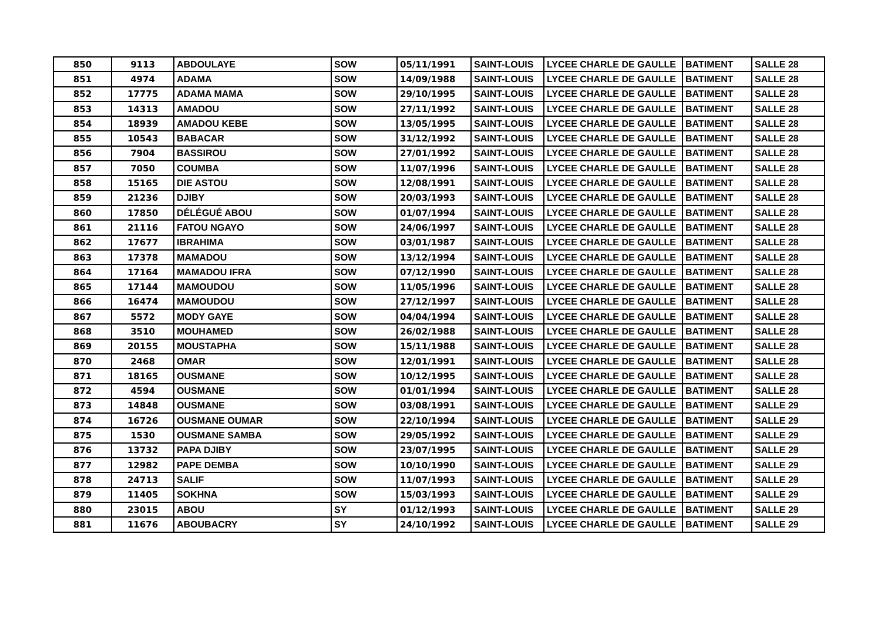| 850 | 9113 | ABDOULAYE | SOW | 05/11/1991 | SAINT-LOUIS | LYCEE CHARLE DE GAULLE | BATIMENT | SALLE 28 |
| 851 | 4974 | ADAMA | SOW | 14/09/1988 | SAINT-LOUIS | LYCEE CHARLE DE GAULLE | BATIMENT | SALLE 28 |
| 852 | 17775 | ADAMA MAMA | SOW | 29/10/1995 | SAINT-LOUIS | LYCEE CHARLE DE GAULLE | BATIMENT | SALLE 28 |
| 853 | 14313 | AMADOU | SOW | 27/11/1992 | SAINT-LOUIS | LYCEE CHARLE DE GAULLE | BATIMENT | SALLE 28 |
| 854 | 18939 | AMADOU KEBE | SOW | 13/05/1995 | SAINT-LOUIS | LYCEE CHARLE DE GAULLE | BATIMENT | SALLE 28 |
| 855 | 10543 | BABACAR | SOW | 31/12/1992 | SAINT-LOUIS | LYCEE CHARLE DE GAULLE | BATIMENT | SALLE 28 |
| 856 | 7904 | BASSIROU | SOW | 27/01/1992 | SAINT-LOUIS | LYCEE CHARLE DE GAULLE | BATIMENT | SALLE 28 |
| 857 | 7050 | COUMBA | SOW | 11/07/1996 | SAINT-LOUIS | LYCEE CHARLE DE GAULLE | BATIMENT | SALLE 28 |
| 858 | 15165 | DIE ASTOU | SOW | 12/08/1991 | SAINT-LOUIS | LYCEE CHARLE DE GAULLE | BATIMENT | SALLE 28 |
| 859 | 21236 | DJIBY | SOW | 20/03/1993 | SAINT-LOUIS | LYCEE CHARLE DE GAULLE | BATIMENT | SALLE 28 |
| 860 | 17850 | DÉLÉGUÉ ABOU | SOW | 01/07/1994 | SAINT-LOUIS | LYCEE CHARLE DE GAULLE | BATIMENT | SALLE 28 |
| 861 | 21116 | FATOU NGAYO | SOW | 24/06/1997 | SAINT-LOUIS | LYCEE CHARLE DE GAULLE | BATIMENT | SALLE 28 |
| 862 | 17677 | IBRAHIMA | SOW | 03/01/1987 | SAINT-LOUIS | LYCEE CHARLE DE GAULLE | BATIMENT | SALLE 28 |
| 863 | 17378 | MAMADOU | SOW | 13/12/1994 | SAINT-LOUIS | LYCEE CHARLE DE GAULLE | BATIMENT | SALLE 28 |
| 864 | 17164 | MAMADOU IFRA | SOW | 07/12/1990 | SAINT-LOUIS | LYCEE CHARLE DE GAULLE | BATIMENT | SALLE 28 |
| 865 | 17144 | MAMOUDOU | SOW | 11/05/1996 | SAINT-LOUIS | LYCEE CHARLE DE GAULLE | BATIMENT | SALLE 28 |
| 866 | 16474 | MAMOUDOU | SOW | 27/12/1997 | SAINT-LOUIS | LYCEE CHARLE DE GAULLE | BATIMENT | SALLE 28 |
| 867 | 5572 | MODY GAYE | SOW | 04/04/1994 | SAINT-LOUIS | LYCEE CHARLE DE GAULLE | BATIMENT | SALLE 28 |
| 868 | 3510 | MOUHAMED | SOW | 26/02/1988 | SAINT-LOUIS | LYCEE CHARLE DE GAULLE | BATIMENT | SALLE 28 |
| 869 | 20155 | MOUSTAPHA | SOW | 15/11/1988 | SAINT-LOUIS | LYCEE CHARLE DE GAULLE | BATIMENT | SALLE 28 |
| 870 | 2468 | OMAR | SOW | 12/01/1991 | SAINT-LOUIS | LYCEE CHARLE DE GAULLE | BATIMENT | SALLE 28 |
| 871 | 18165 | OUSMANE | SOW | 10/12/1995 | SAINT-LOUIS | LYCEE CHARLE DE GAULLE | BATIMENT | SALLE 28 |
| 872 | 4594 | OUSMANE | SOW | 01/01/1994 | SAINT-LOUIS | LYCEE CHARLE DE GAULLE | BATIMENT | SALLE 28 |
| 873 | 14848 | OUSMANE | SOW | 03/08/1991 | SAINT-LOUIS | LYCEE CHARLE DE GAULLE | BATIMENT | SALLE 29 |
| 874 | 16726 | OUSMANE OUMAR | SOW | 22/10/1994 | SAINT-LOUIS | LYCEE CHARLE DE GAULLE | BATIMENT | SALLE 29 |
| 875 | 1530 | OUSMANE SAMBA | SOW | 29/05/1992 | SAINT-LOUIS | LYCEE CHARLE DE GAULLE | BATIMENT | SALLE 29 |
| 876 | 13732 | PAPA DJIBY | SOW | 23/07/1995 | SAINT-LOUIS | LYCEE CHARLE DE GAULLE | BATIMENT | SALLE 29 |
| 877 | 12982 | PAPE DEMBA | SOW | 10/10/1990 | SAINT-LOUIS | LYCEE CHARLE DE GAULLE | BATIMENT | SALLE 29 |
| 878 | 24713 | SALIF | SOW | 11/07/1993 | SAINT-LOUIS | LYCEE CHARLE DE GAULLE | BATIMENT | SALLE 29 |
| 879 | 11405 | SOKHNA | SOW | 15/03/1993 | SAINT-LOUIS | LYCEE CHARLE DE GAULLE | BATIMENT | SALLE 29 |
| 880 | 23015 | ABOU | SY | 01/12/1993 | SAINT-LOUIS | LYCEE CHARLE DE GAULLE | BATIMENT | SALLE 29 |
| 881 | 11676 | ABOUBACRY | SY | 24/10/1992 | SAINT-LOUIS | LYCEE CHARLE DE GAULLE | BATIMENT | SALLE 29 |